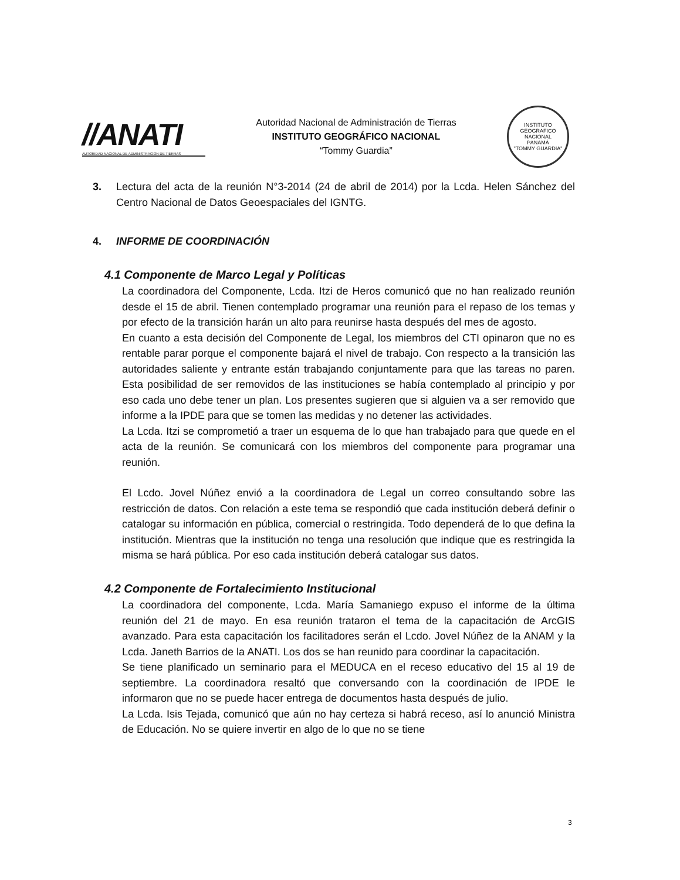//ANATI
AUTORIDAD NACIONAL DE ADMINISTRACION DE TIERRAS
Autoridad Nacional de Administración de Tierras
INSTITUTO GEOGRÁFICO NACIONAL
“Tommy Guardia”
INSTITUTO GEOGRAFICO NACIONAL
PANAMÁ
"TOMMY GUARDIA"
3. Lectura del acta de la reunión N°3-2014 (24 de abril de 2014) por la Lcda. Helen Sánchez del Centro Nacional de Datos Geoespaciales del IGNTG.
4. INFORME DE COORDINACIÓN
4.1 Componente de Marco Legal y Políticas
La coordinadora del Componente, Lcda. Itzi de Heros comunicó que no han realizado reunión desde el 15 de abril. Tienen contemplado programar una reunión para el repaso de los temas y por efecto de la transición harán un alto para reunirse hasta después del mes de agosto.
En cuanto a esta decisión del Componente de Legal, los miembros del CTI opinaron que no es rentable parar porque el componente bajará el nivel de trabajo. Con respecto a la transición las autoridades saliente y entrante están trabajando conjuntamente para que las tareas no paren. Esta posibilidad de ser removidos de las instituciones se había contemplado al principio y por eso cada uno debe tener un plan. Los presentes sugieren que si alguien va a ser removido que informe a la IPDE para que se tomen las medidas y no detener las actividades.
La Lcda. Itzi se comprometió a traer un esquema de lo que han trabajado para que quede en el acta de la reunión. Se comunicará con los miembros del componente para programar una reunión.
El Lcdo. Jovel Núñez envió a la coordinadora de Legal un correo consultando sobre las restricción de datos. Con relación a este tema se respondió que cada institución deberá definir o catalogar su información en pública, comercial o restringida. Todo dependerá de lo que defina la institución. Mientras que la institución no tenga una resolución que indique que es restringida la misma se hará pública. Por eso cada institución deberá catalogar sus datos.
4.2 Componente de Fortalecimiento Institucional
La coordinadora del componente, Lcda. María Samaniego expuso el informe de la última reunión del 21 de mayo. En esa reunión trataron el tema de la capacitación de ArcGIS avanzado. Para esta capacitación los facilitadores serán el Lcdo. Jovel Núñez de la ANAM y la Lcda. Janeth Barrios de la ANATI. Los dos se han reunido para coordinar la capacitación.
Se tiene planificado un seminario para el MEDUCA en el receso educativo del 15 al 19 de septiembre. La coordinadora resaltó que conversando con la coordinación de IPDE le informaron que no se puede hacer entrega de documentos hasta después de julio.
La Lcda. Isis Tejada, comunicó que aún no hay certeza si habrá receso, así lo anunció Ministra de Educación. No se quiere invertir en algo de lo que no se tiene
3